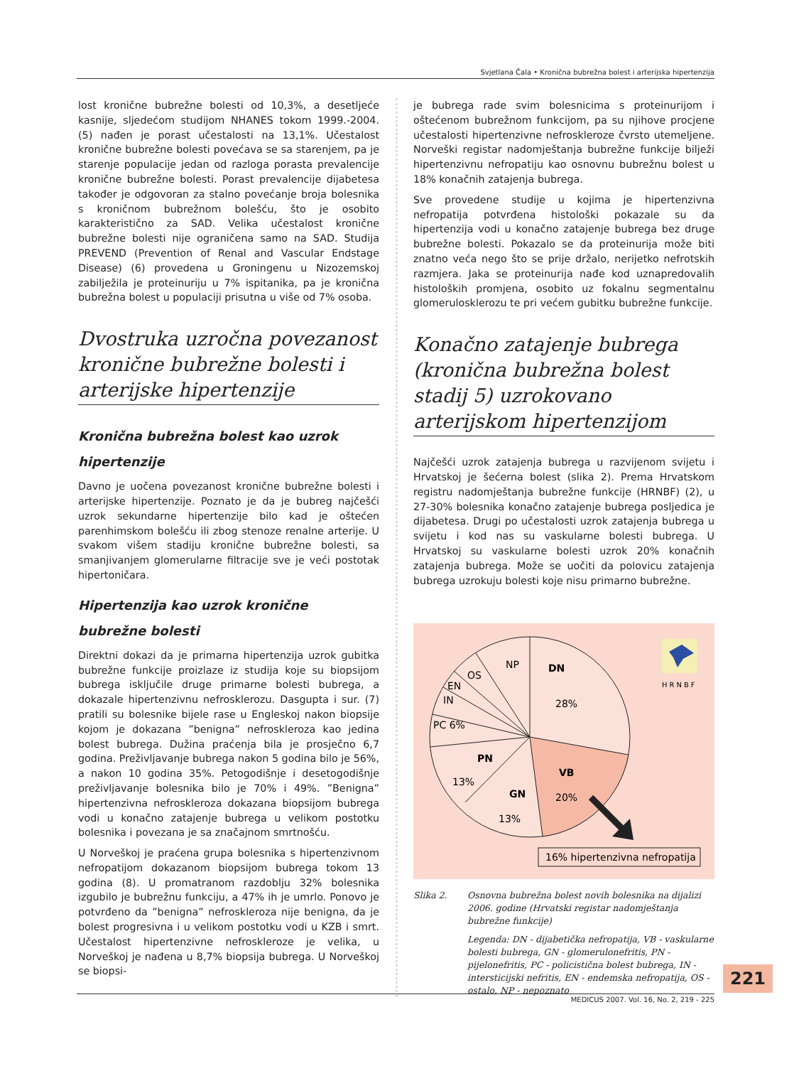Svjetlana Čala • Kronična bubrežna bolest i arterijska hipertenzija
lost kronične bubrežne bolesti od 10,3%, a desetljeće kasnije, sljedećom studijom NHANES tokom 1999.-2004. (5) nađen je porast učestalosti na 13,1%. Učestalost kronične bubrežne bolesti povećava se sa starenjem, pa je starenje populacije jedan od razloga porasta prevalencije kronične bubrežne bolesti. Porast prevalencije dijabetesa također je odgovoran za stalno povećanje broja bolesnika s kroničnom bubrežnom bolešću, što je osobito karakteristično za SAD. Velika učestalost kronične bubrežne bolesti nije ograničena samo na SAD. Studija PREVEND (Prevention of Renal and Vascular Endstage Disease) (6) provedena u Groningenu u Nizozemskoj zabilježila je proteinuriju u 7% ispitanika, pa je kronična bubrežna bolest u populaciji prisutna u više od 7% osoba.
Dvostruka uzročna povezanost kronične bubrežne bolesti i arterijske hipertenzije
Kronična bubrežna bolest kao uzrok hipertenzije
Davno je uočena povezanost kronične bubrežne bolesti i arterijske hipertenzije. Poznato je da je bubreg najčešći uzrok sekundarne hipertenzije bilo kad je oštećen parenhimskom bolešću ili zbog stenoze renalne arterije. U svakom višem stadiju kronične bubrežne bolesti, sa smanjivanjem glomerularne filtracije sve je veći postotak hipertoničara.
Hipertenzija kao uzrok kronične bubrežne bolesti
Direktni dokazi da je primarna hipertenzija uzrok gubitka bubrežne funkcije proizlaze iz studija koje su biopsijom bubrega isključile druge primarne bolesti bubrega, a dokazale hipertenzivnu nefrosklerozu. Dasgupta i sur. (7) pratili su bolesnike bijele rase u Engleskoj nakon biopsije kojom je dokazana ”benigna” nefroskleroza kao jedina bolest bubrega. Dužina praćenja bila je prosječno 6,7 godina. Preživljavanje bubrega nakon 5 godina bilo je 56%, a nakon 10 godina 35%. Petogodišnje i desetogodišnje preživljavanje bolesnika bilo je 70% i 49%. ”Benigna” hipertenzivna nefroskleroza dokazana biopsijom bubrega vodi u konačno zatajenje bubrega u velikom postotku bolesnika i povezana je sa značajnom smrtnošću.
U Norveškoj je praćena grupa bolesnika s hipertenzivnom nefropatijom dokazanom biopsijom bubrega tokom 13 godina (8). U promatranom razdoblju 32% bolesnika izgubilo je bubrežnu funkciju, a 47% ih je umrlo. Ponovo je potvrđeno da ”benigna” nefroskleroza nije benigna, da je bolest progresivna i u velikom postotku vodi u KZB i smrt. Učestalost hipertenzivne nefroskleroze je velika, u Norveškoj je nađena u 8,7% biopsija bubrega. U Norveškoj se biopsi-
je bubrega rade svim bolesnicima s proteinurijom i oštećenom bubrežnom funkcijom, pa su njihove procjene učestalosti hipertenzivne nefroskleroze čvrsto utemeljene. Norveški registar nadomještanja bubrežne funkcije bilježi hipertenzivnu nefropatiju kao osnovnu bubrežnu bolest u 18% konačnih zatajenja bubrega.
Sve provedene studije u kojima je hipertenzivna nefropatija potvrđena histološki pokazale su da hipertenzija vodi u konačno zatajenje bubrega bez druge bubrežne bolesti. Pokazalo se da proteinurija može biti znatno veća nego što se prije držalo, nerijetko nefrotskih razmjera. Jaka se proteinurija nađe kod uznapredovalih histoloških promjena, osobito uz fokalnu segmentalnu glomerulosklerozu te pri većem gubitku bubrežne funkcije.
Konačno zatajenje bubrega (kronična bubrežna bolest stadij 5) uzrokovano arterijskom hipertenzijom
Najčešći uzrok zatajenja bubrega u razvijenom svijetu i Hrvatskoj je šećerna bolest (slika 2). Prema Hrvatskom registru nadomještanja bubrežne funkcije (HRNBF) (2), u 27-30% bolesnika konačno zatajenje bubrega posljedica je dijabetesa. Drugi po učestalosti uzrok zatajenja bubrega u svijetu i kod nas su vaskularne bolesti bubrega. U Hrvatskoj su vaskularne bolesti uzrok 20% konačnih zatajenja bubrega. Može se uočiti da polovicu zatajenja bubrega uzrokuju bolesti koje nisu primarno bubrežne.
DN
28%
VB
20%
GN
13%
PN
13%
PC 6%
IN
EN
OS
NP
16% hipertenzivna nefropatija
HRNBF
Slika 2. Osnovna bubrežna bolest novih bolesnika na dijalizi 2006. godine (Hrvatski registar nadomještanja bubrežne funkcije)
Legenda: DN - dijabetička nefropatija, VB - vaskularne bolesti bubrega, GN - glomerulonefritis, PN - pijelonefritis, PC - policistična bolest bubrega, IN - intersticijski nefritis, EN - endemska nefropatija, OS - ostalo, NP - nepoznato
221
MEDICUS 2007. Vol. 16, No. 2, 219 - 225